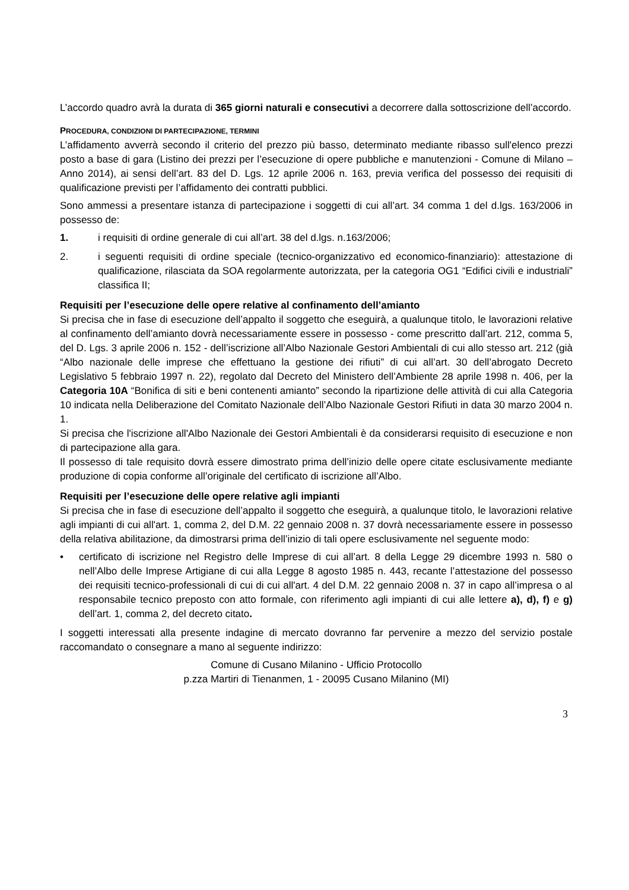L’accordo quadro avrà la durata di 365 giorni naturali e consecutivi a decorrere dalla sottoscrizione dell’accordo.
PROCEDURA, CONDIZIONI DI PARTECIPAZIONE, TERMINI
L’affidamento avverrà secondo il criterio del prezzo più basso, determinato mediante ribasso sull'elenco prezzi posto a base di gara (Listino dei prezzi per l’esecuzione di opere pubbliche e manutenzioni - Comune di Milano – Anno 2014), ai sensi dell’art. 83 del D. Lgs. 12 aprile 2006 n. 163, previa verifica del possesso dei requisiti di qualificazione previsti per l’affidamento dei contratti pubblici.
Sono ammessi a presentare istanza di partecipazione i soggetti di cui all’art. 34 comma 1 del d.lgs. 163/2006 in possesso de:
1. i requisiti di ordine generale di cui all’art. 38 del d.lgs. n.163/2006;
2. i seguenti requisiti di ordine speciale (tecnico-organizzativo ed economico-finanziario): attestazione di qualificazione, rilasciata da SOA regolarmente autorizzata, per la categoria OG1 “Edifici civili e industriali” classifica II;
Requisiti per l’esecuzione delle opere relative al confinamento dell’amianto
Si precisa che in fase di esecuzione dell’appalto il soggetto che eseguirà, a qualunque titolo, le lavorazioni relative al confinamento dell’amianto dovrà necessariamente essere in possesso - come prescritto dall’art. 212, comma 5, del D. Lgs. 3 aprile 2006 n. 152 - dell’iscrizione all’Albo Nazionale Gestori Ambientali di cui allo stesso art. 212 (già “Albo nazionale delle imprese che effettuano la gestione dei rifiuti” di cui all’art. 30 dell’abrogato Decreto Legislativo 5 febbraio 1997 n. 22), regolato dal Decreto del Ministero dell’Ambiente 28 aprile 1998 n. 406, per la Categoria 10A “Bonifica di siti e beni contenenti amianto” secondo la ripartizione delle attività di cui alla Categoria 10 indicata nella Deliberazione del Comitato Nazionale dell’Albo Nazionale Gestori Rifiuti in data 30 marzo 2004 n. 1.
Si precisa che l'iscrizione all'Albo Nazionale dei Gestori Ambientali è da considerarsi requisito di esecuzione e non di partecipazione alla gara.
Il possesso di tale requisito dovrà essere dimostrato prima dell’inizio delle opere citate esclusivamente mediante produzione di copia conforme all’originale del certificato di iscrizione all’Albo.
Requisiti per l’esecuzione delle opere relative agli impianti
Si precisa che in fase di esecuzione dell’appalto il soggetto che eseguirà, a qualunque titolo, le lavorazioni relative agli impianti di cui all'art. 1, comma 2, del D.M. 22 gennaio 2008 n. 37 dovrà necessariamente essere in possesso della relativa abilitazione, da dimostrarsi prima dell’inizio di tali opere esclusivamente nel seguente modo:
• certificato di iscrizione nel Registro delle Imprese di cui all’art. 8 della Legge 29 dicembre 1993 n. 580 o nell’Albo delle Imprese Artigiane di cui alla Legge 8 agosto 1985 n. 443, recante l’attestazione del possesso dei requisiti tecnico-professionali di cui di cui all'art. 4 del D.M. 22 gennaio 2008 n. 37 in capo all’impresa o al responsabile tecnico preposto con atto formale, con riferimento agli impianti di cui alle lettere a), d), f) e g) dell’art. 1, comma 2, del decreto citato.
I soggetti interessati alla presente indagine di mercato dovranno far pervenire a mezzo del servizio postale raccomandato o consegnare a mano al seguente indirizzo:
Comune di Cusano Milanino - Ufficio Protocollo
p.zza Martiri di Tienanmen, 1 - 20095 Cusano Milanino (MI)
3